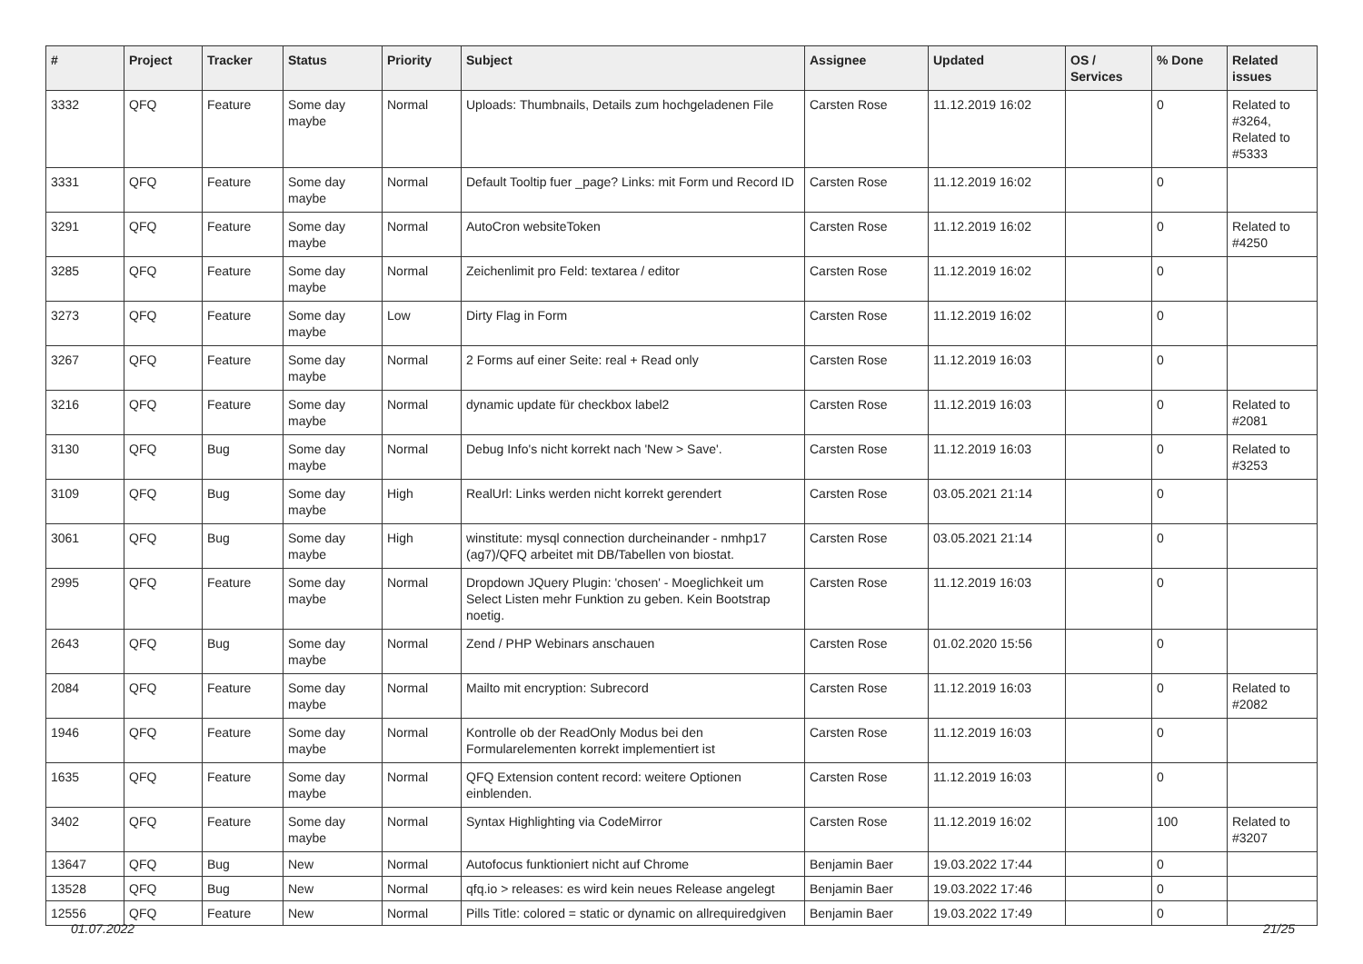| # | Project | Tracker | Status | Priority | Subject | Assignee | Updated | OS / Services | % Done | Related issues |
| --- | --- | --- | --- | --- | --- | --- | --- | --- | --- | --- |
| 3332 | QFQ | Feature | Some day maybe | Normal | Uploads: Thumbnails, Details zum hochgeladenen File | Carsten Rose | 11.12.2019 16:02 | | 0 | Related to #3264, Related to #5333 |
| 3331 | QFQ | Feature | Some day maybe | Normal | Default Tooltip fuer _page? Links: mit Form und Record ID | Carsten Rose | 11.12.2019 16:02 | | 0 | |
| 3291 | QFQ | Feature | Some day maybe | Normal | AutoCron websiteToken | Carsten Rose | 11.12.2019 16:02 | | 0 | Related to #4250 |
| 3285 | QFQ | Feature | Some day maybe | Normal | Zeichenlimit pro Feld: textarea / editor | Carsten Rose | 11.12.2019 16:02 | | 0 | |
| 3273 | QFQ | Feature | Some day maybe | Low | Dirty Flag in Form | Carsten Rose | 11.12.2019 16:02 | | 0 | |
| 3267 | QFQ | Feature | Some day maybe | Normal | 2 Forms auf einer Seite: real + Read only | Carsten Rose | 11.12.2019 16:03 | | 0 | |
| 3216 | QFQ | Feature | Some day maybe | Normal | dynamic update für checkbox label2 | Carsten Rose | 11.12.2019 16:03 | | 0 | Related to #2081 |
| 3130 | QFQ | Bug | Some day maybe | Normal | Debug Info's nicht korrekt nach 'New > Save'. | Carsten Rose | 11.12.2019 16:03 | | 0 | Related to #3253 |
| 3109 | QFQ | Bug | Some day maybe | High | RealUrl: Links werden nicht korrekt gerendert | Carsten Rose | 03.05.2021 21:14 | | 0 | |
| 3061 | QFQ | Bug | Some day maybe | High | winstitute: mysql connection durcheinander - nmhp17 (ag7)/QFQ arbeitet mit DB/Tabellen von biostat. | Carsten Rose | 03.05.2021 21:14 | | 0 | |
| 2995 | QFQ | Feature | Some day maybe | Normal | Dropdown JQuery Plugin: 'chosen' - Moeglichkeit um Select Listen mehr Funktion zu geben. Kein Bootstrap noetig. | Carsten Rose | 11.12.2019 16:03 | | 0 | |
| 2643 | QFQ | Bug | Some day maybe | Normal | Zend / PHP Webinars anschauen | Carsten Rose | 01.02.2020 15:56 | | 0 | |
| 2084 | QFQ | Feature | Some day maybe | Normal | Mailto mit encryption: Subrecord | Carsten Rose | 11.12.2019 16:03 | | 0 | Related to #2082 |
| 1946 | QFQ | Feature | Some day maybe | Normal | Kontrolle ob der ReadOnly Modus bei den Formularelementen korrekt implementiert ist | Carsten Rose | 11.12.2019 16:03 | | 0 | |
| 1635 | QFQ | Feature | Some day maybe | Normal | QFQ Extension content record: weitere Optionen einblenden. | Carsten Rose | 11.12.2019 16:03 | | 0 | |
| 3402 | QFQ | Feature | Some day maybe | Normal | Syntax Highlighting via CodeMirror | Carsten Rose | 11.12.2019 16:02 | | 100 | Related to #3207 |
| 13647 | QFQ | Bug | New | Normal | Autofocus funktioniert nicht auf Chrome | Benjamin Baer | 19.03.2022 17:44 | | 0 | |
| 13528 | QFQ | Bug | New | Normal | qfq.io > releases: es wird kein neues Release angelegt | Benjamin Baer | 19.03.2022 17:46 | | 0 | |
| 12556 | QFQ | Feature | New | Normal | Pills Title: colored = static or dynamic on allrequiredgiven | Benjamin Baer | 19.03.2022 17:49 | | 0 | |
01.07.2022 21/25